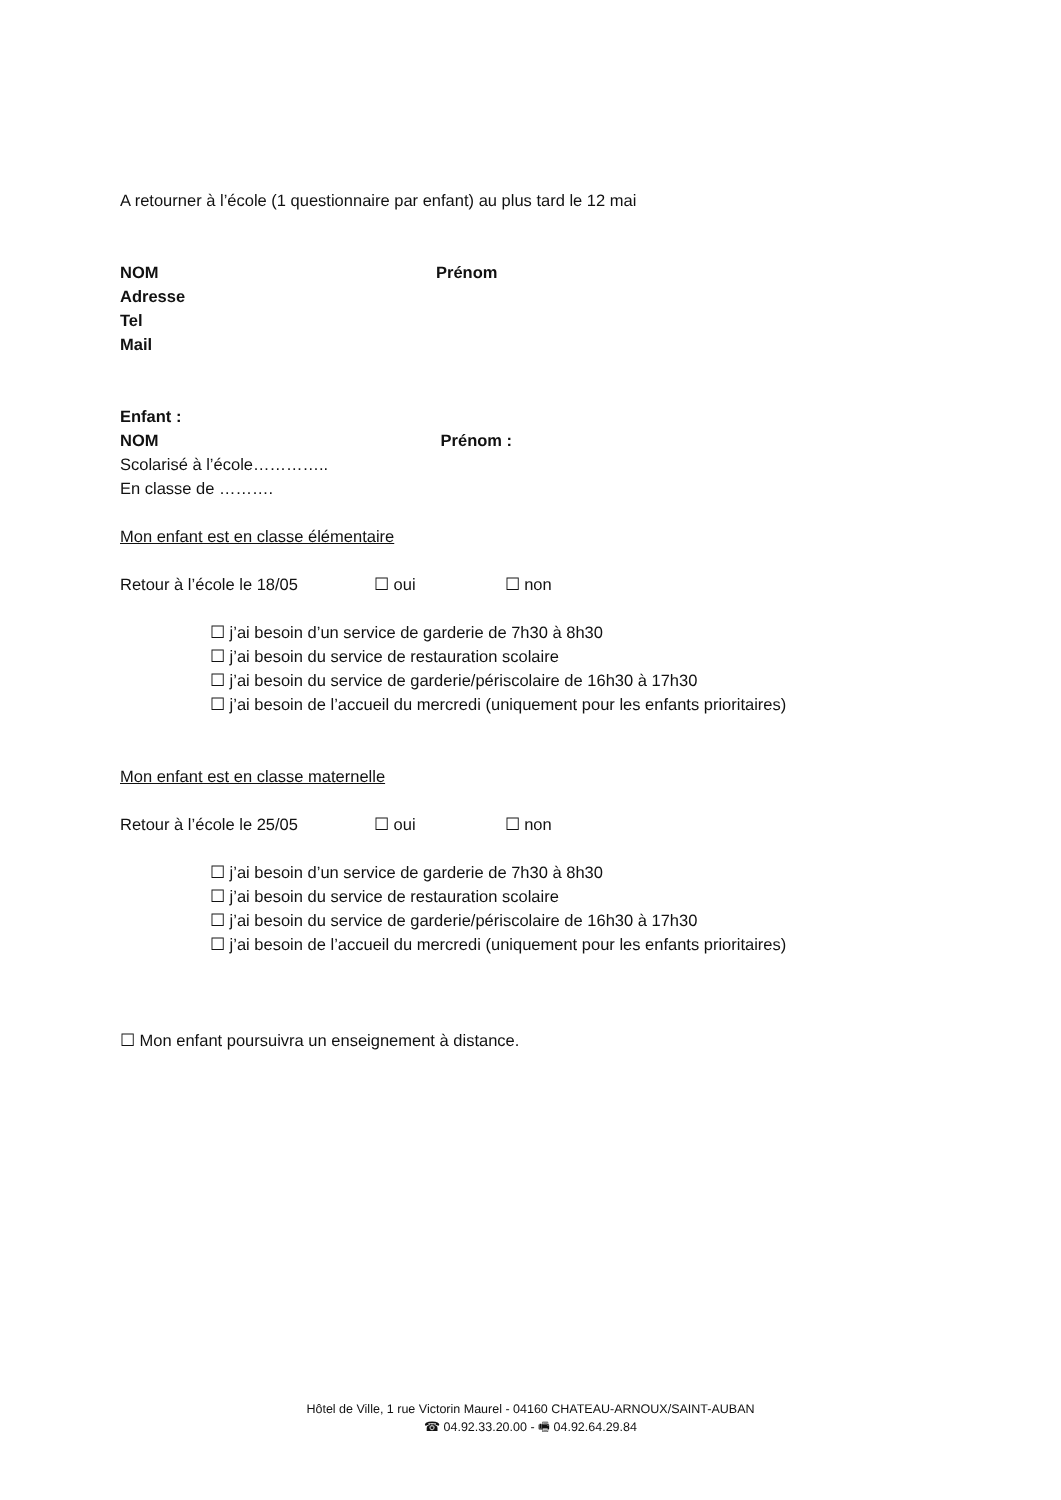A retourner à l’école (1 questionnaire par enfant) au plus tard le 12 mai
NOM Prénom
Adresse
Tel
Mail
Enfant :
NOM Prénom :
Scolarisé à l’école…………..
En classe de ……….
Mon enfant est en classe élémentaire
Retour à l’école le 18/05 ☐ oui ☐ non
☐ j’ai besoin d’un service de garderie de 7h30 à 8h30
☐ j’ai besoin du service de restauration scolaire
☐ j’ai besoin du service de garderie/périscolaire de 16h30 à 17h30
☐ j’ai besoin de l’accueil du mercredi (uniquement pour les enfants prioritaires)
Mon enfant est en classe maternelle
Retour à l’école le 25/05 ☐ oui ☐ non
☐ j’ai besoin d’un service de garderie de 7h30 à 8h30
☐ j’ai besoin du service de restauration scolaire
☐ j’ai besoin du service de garderie/périscolaire de 16h30 à 17h30
☐ j’ai besoin de l’accueil du mercredi (uniquement pour les enfants prioritaires)
☐ Mon enfant poursuivra un enseignement à distance.
Hôtel de Ville, 1 rue Victorin Maurel - 04160 CHATEAU-ARNOUX/SAINT-AUBAN
☎ 04.92.33.20.00 - 🖷 04.92.64.29.84